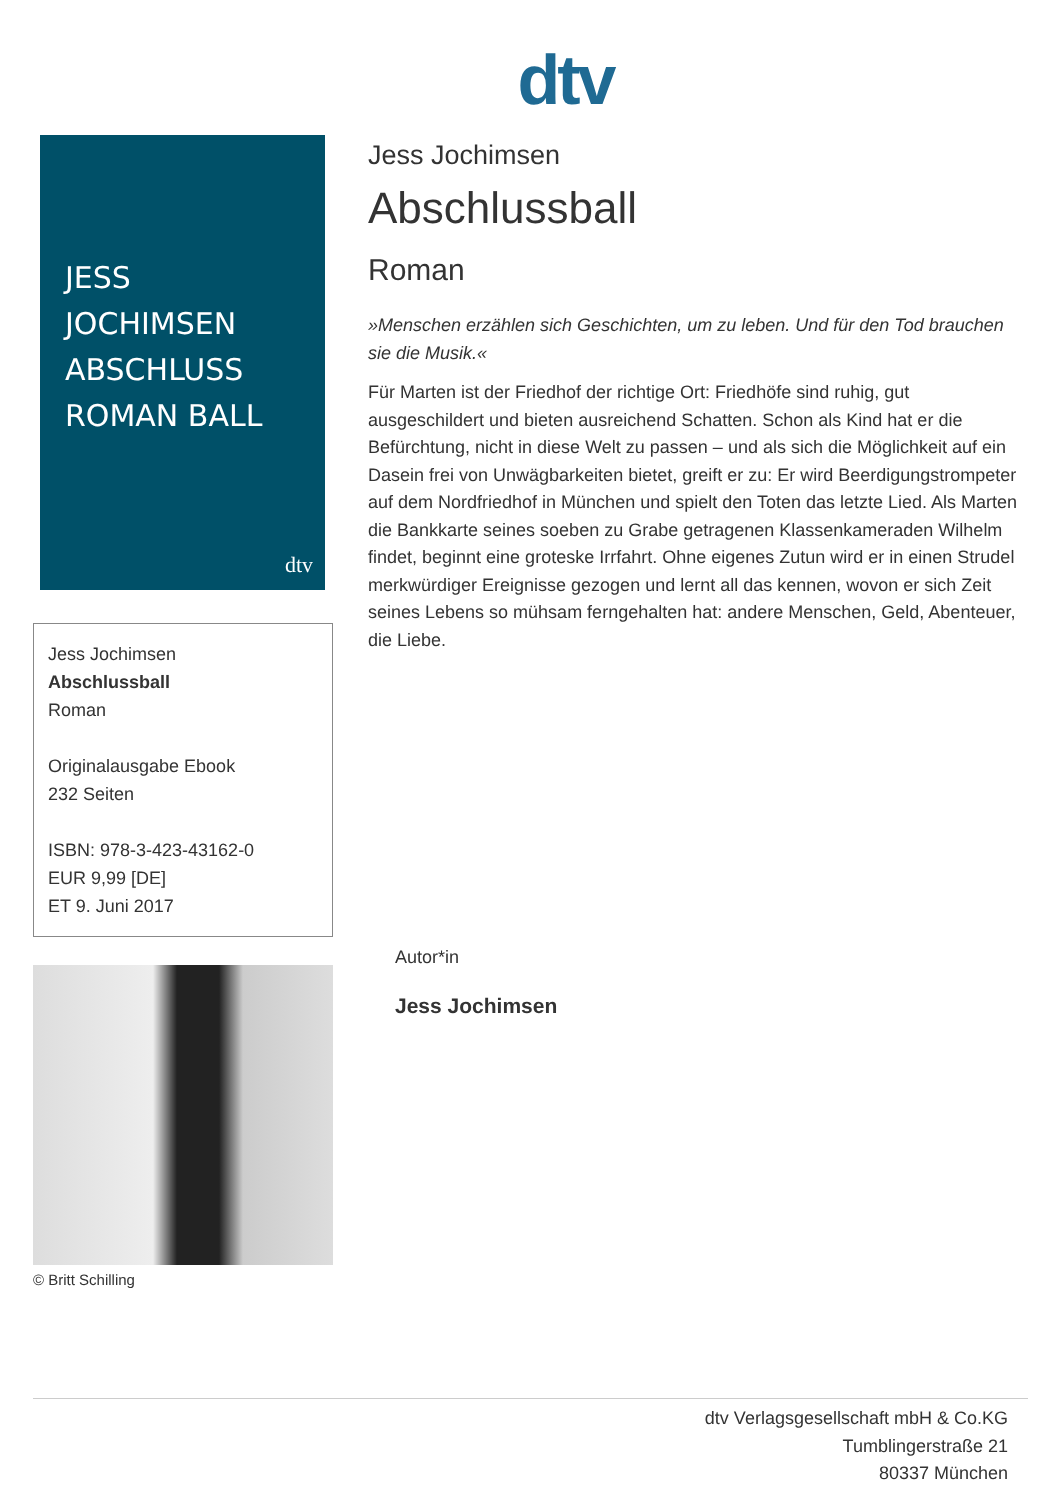dtv
JESS
JOCHIMSEN
ABSCHLUSS
ROMAN BALL
dtv
Jess Jochimsen
Abschlussball
Roman
Originalausgabe Ebook
232 Seiten
ISBN: 978-3-423-43162-0
EUR 9,99 [DE]
ET 9. Juni 2017
© Britt Schilling
Jess Jochimsen
Abschlussball
Roman
»Menschen erzählen sich Geschichten, um zu leben. Und für den Tod brauchen sie die Musik.«
Für Marten ist der Friedhof der richtige Ort: Friedhöfe sind ruhig, gut ausgeschildert und bieten ausreichend Schatten. Schon als Kind hat er die Befürchtung, nicht in diese Welt zu passen – und als sich die Möglichkeit auf ein Dasein frei von Unwägbarkeiten bietet, greift er zu: Er wird Beerdigungstrompeter auf dem Nordfriedhof in München und spielt den Toten das letzte Lied. Als Marten die Bankkarte seines soeben zu Grabe getragenen Klassenkameraden Wilhelm findet, beginnt eine groteske Irrfahrt. Ohne eigenes Zutun wird er in einen Strudel merkwürdiger Ereignisse gezogen und lernt all das kennen, wovon er sich Zeit seines Lebens so mühsam ferngehalten hat: andere Menschen, Geld, Abenteuer, die Liebe.
Autor*in
Jess Jochimsen
dtv Verlagsgesellschaft mbH & Co.KG
Tumblingerstraße 21
80337 München